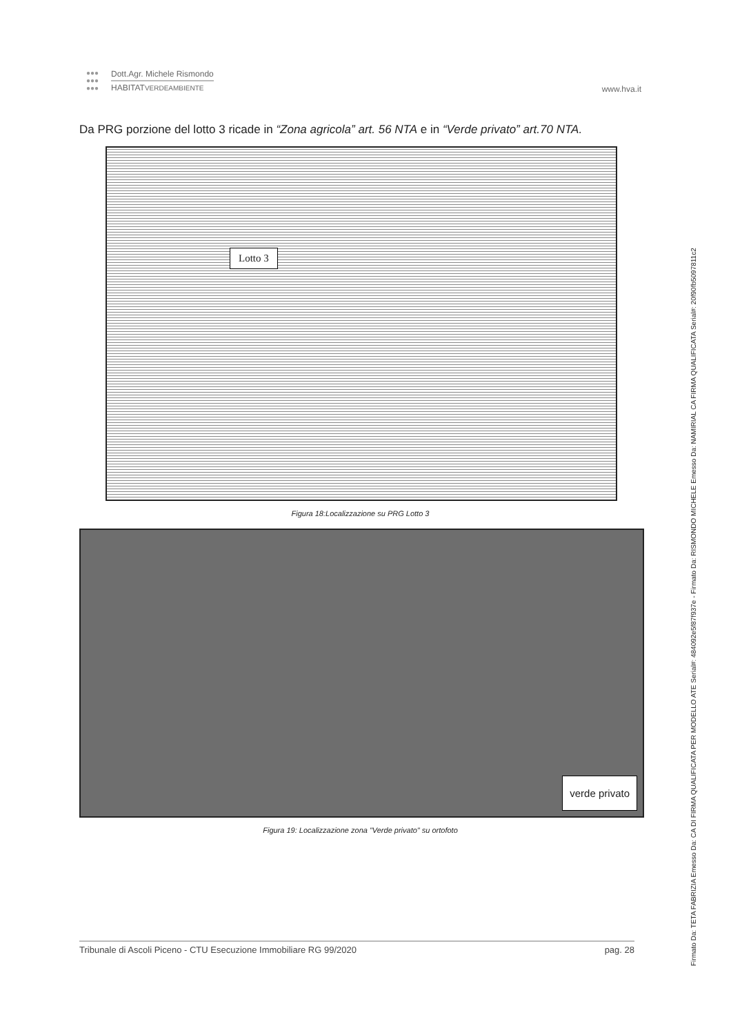●●●
●●●
●●● Dott.Agr. Michele Rismondo
HABITATVERDEAMBIENTE www.hva.it
Da PRG porzione del lotto 3 ricade in “Zona agricola” art. 56 NTA e in “Verde privato” art.70 NTA.
Lotto 3
Figura 18:Localizzazione su PRG Lotto 3
verde privato
Figura 19: Localizzazione zona "Verde privato" su ortofoto
Tribunale di Ascoli Piceno - CTU Esecuzione Immobiliare RG 99/2020 pag. 28
Firmato Da: TETA FABRIZIA Emesso Da: CA DI FIRMA QUALIFICATA PER MODELLO ATE Serial#: 484092e5f87f937e - Firmato Da: RISMONDO MICHELE Emesso Da: NAMIRIAL CA FIRMA QUALIFICATA Serial#: 20f90fb5097811c2